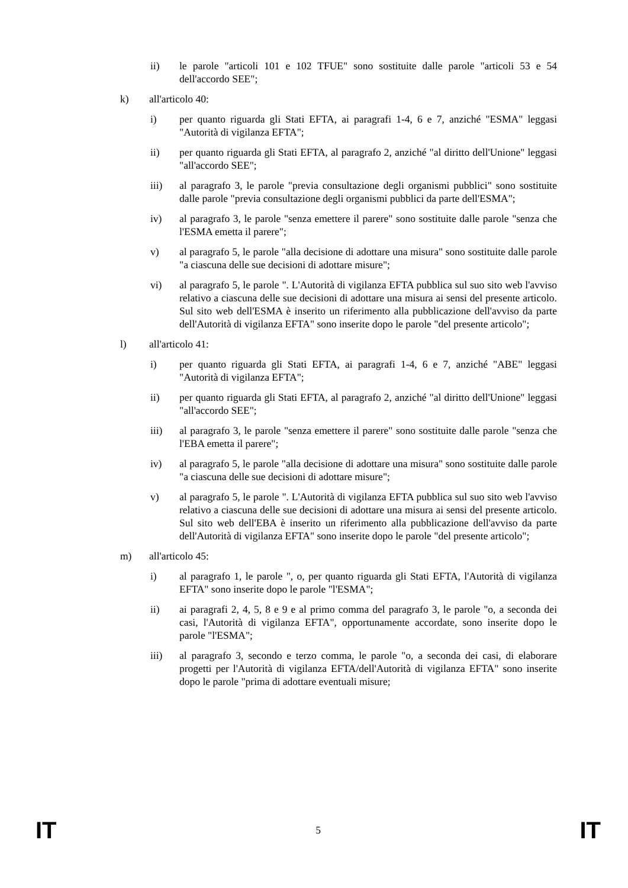ii) le parole "articoli 101 e 102 TFUE" sono sostituite dalle parole "articoli 53 e 54 dell'accordo SEE";
k) all'articolo 40:
i) per quanto riguarda gli Stati EFTA, ai paragrafi 1-4, 6 e 7, anziché "ESMA" leggasi "Autorità di vigilanza EFTA";
ii) per quanto riguarda gli Stati EFTA, al paragrafo 2, anziché "al diritto dell'Unione" leggasi "all'accordo SEE";
iii) al paragrafo 3, le parole "previa consultazione degli organismi pubblici" sono sostituite dalle parole "previa consultazione degli organismi pubblici da parte dell'ESMA";
iv) al paragrafo 3, le parole "senza emettere il parere" sono sostituite dalle parole "senza che l'ESMA emetta il parere";
v) al paragrafo 5, le parole "alla decisione di adottare una misura" sono sostituite dalle parole "a ciascuna delle sue decisioni di adottare misure";
vi) al paragrafo 5, le parole ". L'Autorità di vigilanza EFTA pubblica sul suo sito web l'avviso relativo a ciascuna delle sue decisioni di adottare una misura ai sensi del presente articolo. Sul sito web dell'ESMA è inserito un riferimento alla pubblicazione dell'avviso da parte dell'Autorità di vigilanza EFTA" sono inserite dopo le parole "del presente articolo";
l) all'articolo 41:
i) per quanto riguarda gli Stati EFTA, ai paragrafi 1-4, 6 e 7, anziché "ABE" leggasi "Autorità di vigilanza EFTA";
ii) per quanto riguarda gli Stati EFTA, al paragrafo 2, anziché "al diritto dell'Unione" leggasi "all'accordo SEE";
iii) al paragrafo 3, le parole "senza emettere il parere" sono sostituite dalle parole "senza che l'EBA emetta il parere";
iv) al paragrafo 5, le parole "alla decisione di adottare una misura" sono sostituite dalle parole "a ciascuna delle sue decisioni di adottare misure";
v) al paragrafo 5, le parole ". L'Autorità di vigilanza EFTA pubblica sul suo sito web l'avviso relativo a ciascuna delle sue decisioni di adottare una misura ai sensi del presente articolo. Sul sito web dell'EBA è inserito un riferimento alla pubblicazione dell'avviso da parte dell'Autorità di vigilanza EFTA" sono inserite dopo le parole "del presente articolo";
m) all'articolo 45:
i) al paragrafo 1, le parole ", o, per quanto riguarda gli Stati EFTA, l'Autorità di vigilanza EFTA" sono inserite dopo le parole "l'ESMA";
ii) ai paragrafi 2, 4, 5, 8 e 9 e al primo comma del paragrafo 3, le parole "o, a seconda dei casi, l'Autorità di vigilanza EFTA", opportunamente accordate, sono inserite dopo le parole "l'ESMA";
iii) al paragrafo 3, secondo e terzo comma, le parole "o, a seconda dei casi, di elaborare progetti per l'Autorità di vigilanza EFTA/dell'Autorità di vigilanza EFTA" sono inserite dopo le parole "prima di adottare eventuali misure;
IT 5 IT